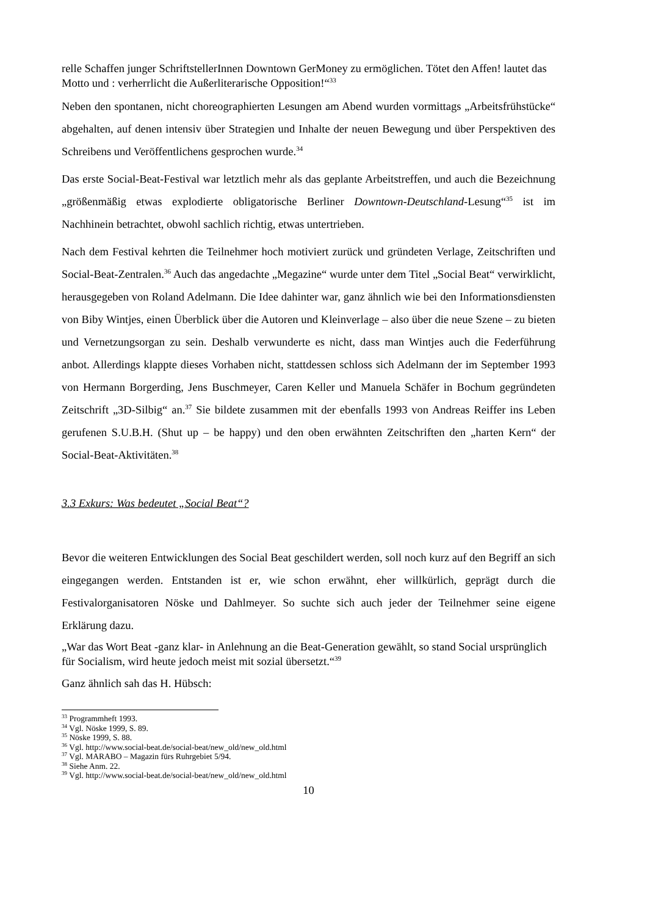relle Schaffen junger SchriftstellerInnen Downtown GerMoney zu ermöglichen. Tötet den Affen! lautet das Motto und : verherrlicht die Außerliterarische Opposition!“<sup>33</sup>
Neben den spontanen, nicht choreographierten Lesungen am Abend wurden vormittags „Arbeitsfrühstücke“ abgehalten, auf denen intensiv über Strategien und Inhalte der neuen Bewegung und über Perspektiven des Schreibens und Veröffentlichens gesprochen wurde.<sup>34</sup>
Das erste Social-Beat-Festival war letztlich mehr als das geplante Arbeitstreffen, und auch die Bezeichnung „größenmäßig etwas explodierte obligatorische Berliner Downtown-Deutschland-Lesung“<sup>35</sup> ist im Nachhinein betrachtet, obwohl sachlich richtig, etwas untertrieben.
Nach dem Festival kehrten die Teilnehmer hoch motiviert zurück und gründeten Verlage, Zeitschriften und Social-Beat-Zentralen.<sup>36</sup> Auch das angedachte „Megazine“ wurde unter dem Titel „Social Beat“ verwirklicht, herausgegeben von Roland Adelmann. Die Idee dahinter war, ganz ähnlich wie bei den Informationsdiensten von Biby Wintjes, einen Überblick über die Autoren und Kleinverlage – also über die neue Szene – zu bieten und Vernetzungsorgan zu sein. Deshalb verwunderte es nicht, dass man Wintjes auch die Federführung anbot. Allerdings klappte dieses Vorhaben nicht, stattdessen schloss sich Adelmann der im September 1993 von Hermann Borgerding, Jens Buschmeyer, Caren Keller und Manuela Schäfer in Bochum gegründeten Zeitschrift „3D-Silbig“ an.<sup>37</sup> Sie bildete zusammen mit der ebenfalls 1993 von Andreas Reiffer ins Leben gerufenen S.U.B.H. (Shut up – be happy) und den oben erwähnten Zeitschriften den „harten Kern“ der Social-Beat-Aktivitäten.<sup>38</sup>
3.3 Exkurs: Was bedeutet „Social Beat“?
Bevor die weiteren Entwicklungen des Social Beat geschildert werden, soll noch kurz auf den Begriff an sich eingegangen werden. Entstanden ist er, wie schon erwähnt, eher willkürlich, geprägt durch die Festivalorganisatoren Nöske und Dahlmeyer. So suchte sich auch jeder der Teilnehmer seine eigene Erklärung dazu.
„War das Wort Beat -ganz klar- in Anlehnung an die Beat-Generation gewählt, so stand Social ursprünglich für Socialism, wird heute jedoch meist mit sozial übersetzt.“<sup>39</sup>
Ganz ähnlich sah das H. Hübsch:
<sup>33</sup> Programmheft 1993.
<sup>34</sup> Vgl. Nöske 1999, S. 89.
<sup>35</sup> Nöske 1999, S. 88.
<sup>36</sup> Vgl. http://www.social-beat.de/social-beat/new_old/new_old.html
<sup>37</sup> Vgl. MARABO – Magazin fürs Ruhrgebiet 5/94.
<sup>38</sup> Siehe Anm. 22.
<sup>39</sup> Vgl. http://www.social-beat.de/social-beat/new_old/new_old.html
10